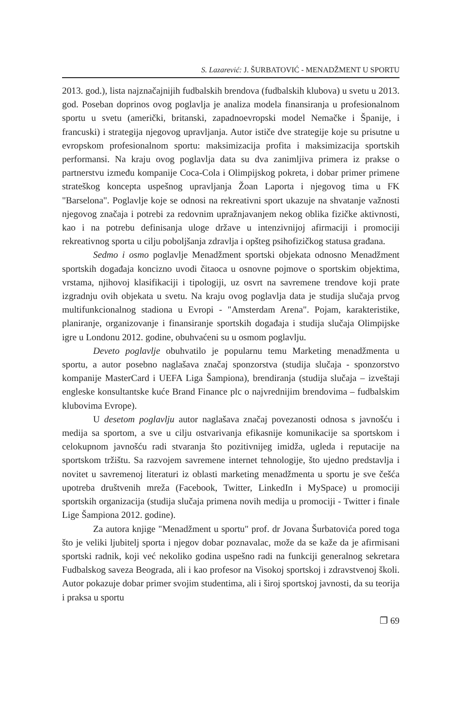S. Lazarević: J. ŠURBATOVIĆ - MENADŽMENT U SPORTU
2013. god.), lista najznačajnijih fudbalskih brendova (fudbalskih klubova) u svetu u 2013. god. Poseban doprinos ovog poglavlja je analiza modela finansiranja u profesionalnom sportu u svetu (američki, britanski, zapadnoevropski model Nemačke i Španije, i francuski) i strategija njegovog upravljanja. Autor ističe dve strategije koje su prisutne u evropskom profesionalnom sportu: maksimizacija profita i maksimizacija sportskih performansi. Na kraju ovog poglavlja data su dva zanimljiva primera iz prakse o partnerstvu između kompanije Coca-Cola i Olimpijskog pokreta, i dobar primer primene strateškog koncepta uspešnog upravljanja Žoan Laporta i njegovog tima u FK "Barselona". Poglavlje koje se odnosi na rekreativni sport ukazuje na shvatanje važnosti njegovog značaja i potrebi za redovnim upražnjavanjem nekog oblika fizičke aktivnosti, kao i na potrebu definisanja uloge države u intenzivnijoj afirmaciji i promociji rekreativnog sporta u cilju poboljšanja zdravlja i opšteg psihofizičkog statusa građana.
Sedmo i osmo poglavlje Menadžment sportski objekata odnosno Menadžment sportskih događaja koncizno uvodi čitaoca u osnovne pojmove o sportskim objektima, vrstama, njihovoj klasifikaciji i tipologiji, uz osvrt na savremene trendove koji prate izgradnju ovih objekata u svetu. Na kraju ovog poglavlja data je studija slučaja prvog multifunkcionalnog stadiona u Evropi - "Amsterdam Arena". Pojam, karakteristike, planiranje, organizovanje i finansiranje sportskih događaja i studija slučaja Olimpijske igre u Londonu 2012. godine, obuhvaćeni su u osmom poglavlju.
Deveto poglavlje obuhvatilo je popularnu temu Marketing menadžmenta u sportu, a autor posebno naglašava značaj sponzorstva (studija slučaja - sponzorstvo kompanije MasterCard i UEFA Liga Šampiona), brendiranja (studija slučaja – izveštaji engleske konsultantske kuće Brand Finance plc o najvrednijim brendovima – fudbalskim klubovima Evrope).
U desetom poglavlju autor naglašava značaj povezanosti odnosa s javnošću i medija sa sportom, a sve u cilju ostvarivanja efikasnije komunikacije sa sportskom i celokupnom javnošću radi stvaranja što pozitivnijeg imidža, ugleda i reputacije na sportskom tržištu. Sa razvojem savremene internet tehnologije, što ujedno predstavlja i novitet u savremenoj literaturi iz oblasti marketing menadžmenta u sportu je sve češća upotreba društvenih mreža (Facebook, Twitter, LinkedIn i MySpace) u promociji sportskih organizacija (studija slučaja primena novih medija u promociji - Twitter i finale Lige Šampiona 2012. godine).
Za autora knjige "Menadžment u sportu" prof. dr Jovana Šurbatovića pored toga što je veliki ljubitelj sporta i njegov dobar poznavalac, može da se kaže da je afirmisani sportski radnik, koji već nekoliko godina uspešno radi na funkciji generalnog sekretara Fudbalskog saveza Beograda, ali i kao profesor na Visokoj sportskoj i zdravstvenoj školi. Autor pokazuje dobar primer svojim studentima, ali i široj sportskoj javnosti, da su teorija i praksa u sportu
❐ 69